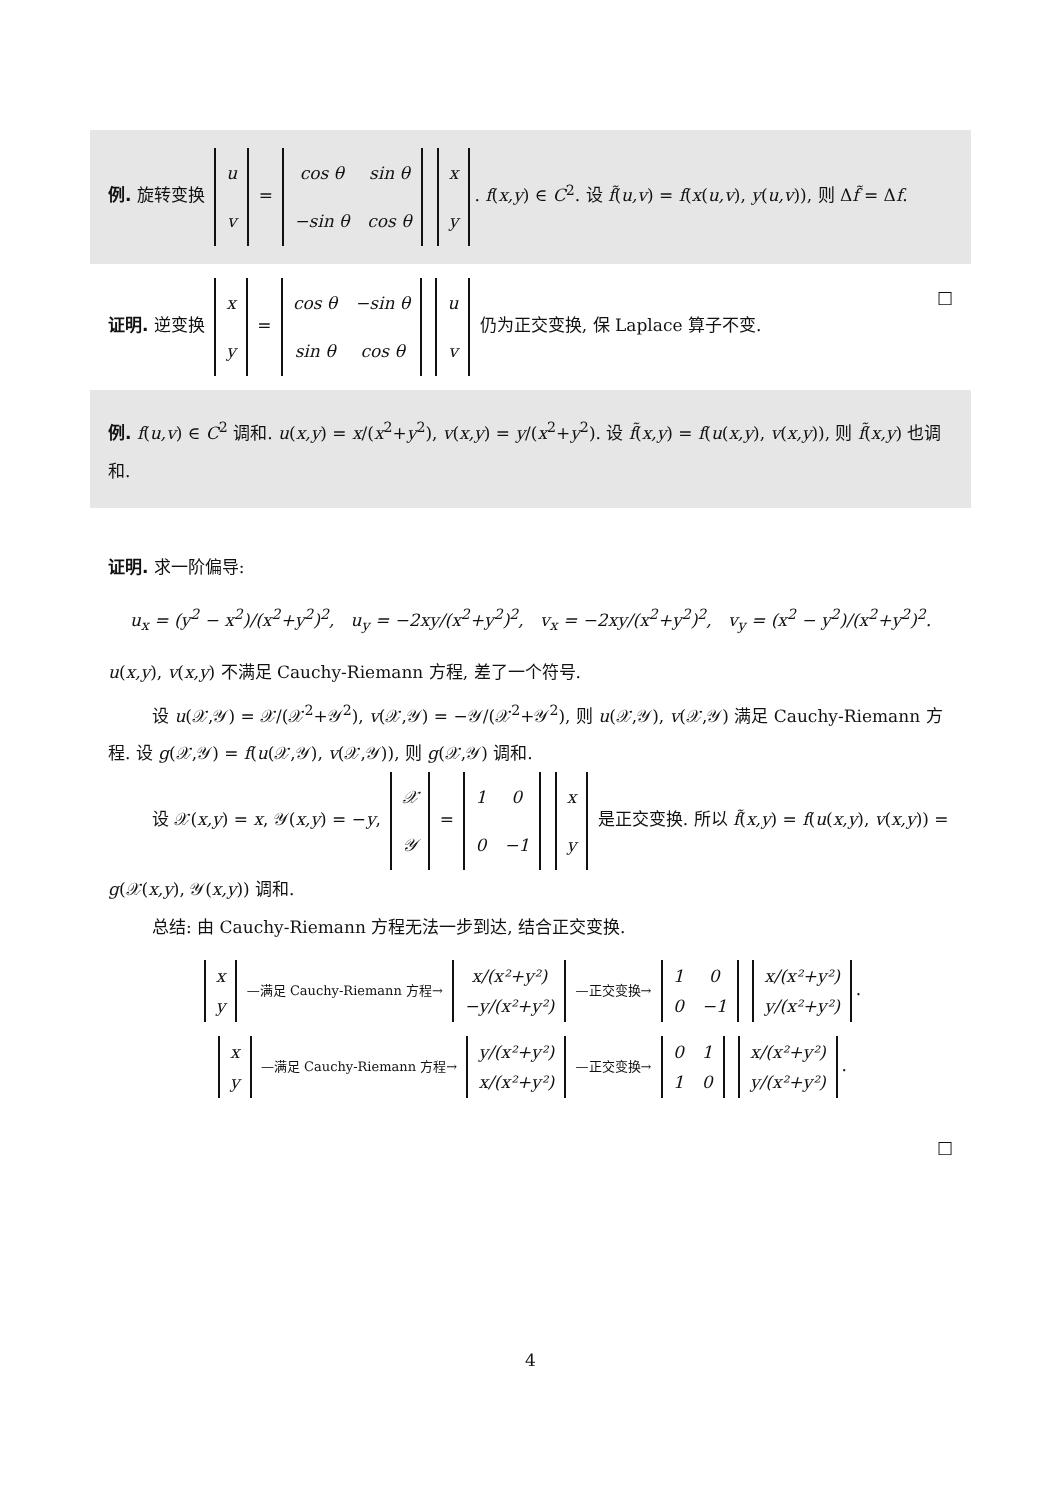例. 旋转变换
| u |
| v |
=
| cos θ | sin θ |
| −sin θ | cos θ |
| x |
| y |
. f(x,y) ∈ C<sup>2</sup>. 设 f̃(u,v) = f(x(u,v), y(u,v)), 则 Δf̃ = Δf.
证明. 逆变换
| x |
| y |
=
| cos θ | −sin θ |
| sin θ | cos θ |
| u |
| v |
仍为正交变换, 保 Laplace 算子不变. □
例. f(u,v) ∈ C<sup>2</sup> 调和. u(x,y) = x/(x<sup>2</sup>+y<sup>2</sup>), v(x,y) = y/(x<sup>2</sup>+y<sup>2</sup>). 设 f̃(x,y) = f(u(x,y), v(x,y)), 则 f̃(x,y) 也调和.
证明. 求一阶偏导:
u<sub>x</sub> = (y<sup>2</sup> − x<sup>2</sup>)/(x<sup>2</sup>+y<sup>2</sup>)<sup>2</sup>, u<sub>y</sub> = −2xy/(x<sup>2</sup>+y<sup>2</sup>)<sup>2</sup>, v<sub>x</sub> = −2xy/(x<sup>2</sup>+y<sup>2</sup>)<sup>2</sup>, v<sub>y</sub> = (x<sup>2</sup> − y<sup>2</sup>)/(x<sup>2</sup>+y<sup>2</sup>)<sup>2</sup>.
u(x,y), v(x,y) 不满足 Cauchy-Riemann 方程, 差了一个符号.
设 u(𝒳,𝒴) = 𝒳/(𝒳<sup>2</sup>+𝒴<sup>2</sup>), v(𝒳,𝒴) = −𝒴/(𝒳<sup>2</sup>+𝒴<sup>2</sup>), 则 u(𝒳,𝒴), v(𝒳,𝒴) 满足 Cauchy-Riemann 方程. 设 g(𝒳,𝒴) = f(u(𝒳,𝒴), v(𝒳,𝒴)), 则 g(𝒳,𝒴) 调和.
设 𝒳(x,y) = x, 𝒴(x,y) = −y,
| 𝒳 |
| 𝒴 |
=
| 1 | 0 |
| 0 | −1 |
| x |
| y |
是正交变换. 所以 f̃(x,y) = f(u(x,y), v(x,y)) = g(𝒳(x,y), 𝒴(x,y)) 调和.
总结: 由 Cauchy-Riemann 方程无法一步到达, 结合正交变换.
| x |
| y |
—满足 Cauchy-Riemann 方程→
| x/(x²+y²) |
| −y/(x²+y²) |
—正交变换→
| 1 | 0 |
| 0 | −1 |
| x/(x²+y²) |
| y/(x²+y²) |
.
| x |
| y |
—满足 Cauchy-Riemann 方程→
| y/(x²+y²) |
| x/(x²+y²) |
—正交变换→
| 0 | 1 |
| 1 | 0 |
| x/(x²+y²) |
| y/(x²+y²) |
.
□
4